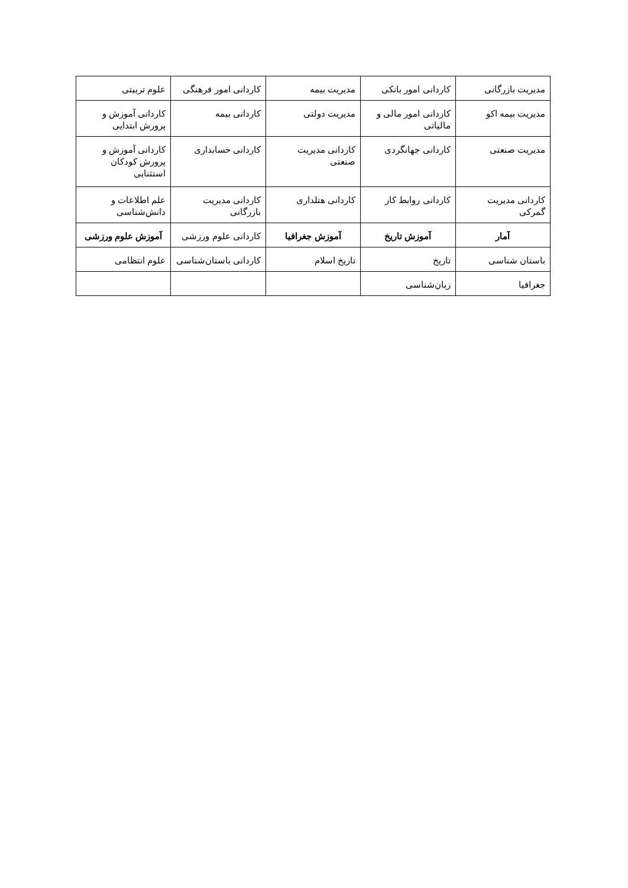| مدیریت بازرگانی | کاردانی امور بانکی | مدیریت بیمه | کاردانی امور فرهنگی | علوم تربیتی |
| مدیریت بیمه اکو | کاردانی امور مالی و مالیاتی | مدیریت دولتی | کاردانی بیمه | کاردانی آموزش و پرورش ابتدایی |
| مدیریت صنعتی | کاردانی جهانگردی | کاردانی مدیریت صنعتی | کاردانی حسابداری | کاردانی آموزش و پرورش کودکان استثنایی |
| کاردانی مدیریت گمرکی | کاردانی روابط کار | کاردانی هتلداری | کاردانی مدیریت بازرگانی | علم اطلاعات و دانش‌شناسی |
| آمار | آموزش تاریخ | آموزش جغرافیا | کاردانی علوم ورزشی | آموزش علوم ورزشی |
| باستان شناسی | تاریخ | تاریخ اسلام | کاردانی باستان‌شناسی | علوم انتظامی |
| جغرافیا | زبان‌شناسی | | | |